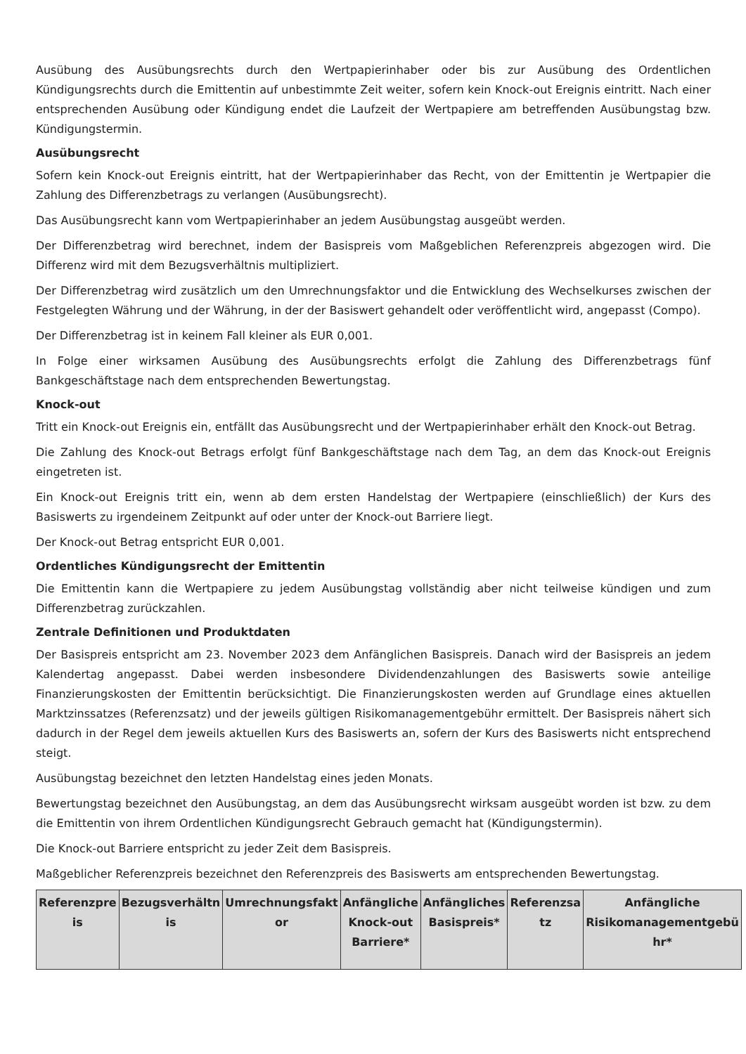Ausübung des Ausübungsrechts durch den Wertpapierinhaber oder bis zur Ausübung des Ordentlichen Kündigungsrechts durch die Emittentin auf unbestimmte Zeit weiter, sofern kein Knock-out Ereignis eintritt. Nach einer entsprechenden Ausübung oder Kündigung endet die Laufzeit der Wertpapiere am betreffenden Ausübungstag bzw. Kündigungstermin.
Ausübungsrecht
Sofern kein Knock-out Ereignis eintritt, hat der Wertpapierinhaber das Recht, von der Emittentin je Wertpapier die Zahlung des Differenzbetrags zu verlangen (Ausübungsrecht).
Das Ausübungsrecht kann vom Wertpapierinhaber an jedem Ausübungstag ausgeübt werden.
Der Differenzbetrag wird berechnet, indem der Basispreis vom Maßgeblichen Referenzpreis abgezogen wird. Die Differenz wird mit dem Bezugsverhältnis multipliziert.
Der Differenzbetrag wird zusätzlich um den Umrechnungsfaktor und die Entwicklung des Wechselkurses zwischen der Festgelegten Währung und der Währung, in der der Basiswert gehandelt oder veröffentlicht wird, angepasst (Compo).
Der Differenzbetrag ist in keinem Fall kleiner als EUR 0,001.
In Folge einer wirksamen Ausübung des Ausübungsrechts erfolgt die Zahlung des Differenzbetrags fünf Bankgeschäftstage nach dem entsprechenden Bewertungstag.
Knock-out
Tritt ein Knock-out Ereignis ein, entfällt das Ausübungsrecht und der Wertpapierinhaber erhält den Knock-out Betrag.
Die Zahlung des Knock-out Betrags erfolgt fünf Bankgeschäftstage nach dem Tag, an dem das Knock-out Ereignis eingetreten ist.
Ein Knock-out Ereignis tritt ein, wenn ab dem ersten Handelstag der Wertpapiere (einschließlich) der Kurs des Basiswerts zu irgendeinem Zeitpunkt auf oder unter der Knock-out Barriere liegt.
Der Knock-out Betrag entspricht EUR 0,001.
Ordentliches Kündigungsrecht der Emittentin
Die Emittentin kann die Wertpapiere zu jedem Ausübungstag vollständig aber nicht teilweise kündigen und zum Differenzbetrag zurückzahlen.
Zentrale Definitionen und Produktdaten
Der Basispreis entspricht am 23. November 2023 dem Anfänglichen Basispreis. Danach wird der Basispreis an jedem Kalendertag angepasst. Dabei werden insbesondere Dividendenzahlungen des Basiswerts sowie anteilige Finanzierungskosten der Emittentin berücksichtigt. Die Finanzierungskosten werden auf Grundlage eines aktuellen Marktzinssatzes (Referenzsatz) und der jeweils gültigen Risikomanagementgebühr ermittelt. Der Basispreis nähert sich dadurch in der Regel dem jeweils aktuellen Kurs des Basiswerts an, sofern der Kurs des Basiswerts nicht entsprechend steigt.
Ausübungstag bezeichnet den letzten Handelstag eines jeden Monats.
Bewertungstag bezeichnet den Ausübungstag, an dem das Ausübungsrecht wirksam ausgeübt worden ist bzw. zu dem die Emittentin von ihrem Ordentlichen Kündigungsrecht Gebrauch gemacht hat (Kündigungstermin).
Die Knock-out Barriere entspricht zu jeder Zeit dem Basispreis.
Maßgeblicher Referenzpreis bezeichnet den Referenzpreis des Basiswerts am entsprechenden Bewertungstag.
| Referenzpre is | Bezugsverhältn is | Umrechnungsfakt or | Anfängliche Knock-out Barriere* | Anfängliches Basispreis* | Referenzsa tz | Anfängliche Risikomanagementgebü hr* |
| --- | --- | --- | --- | --- | --- | --- |